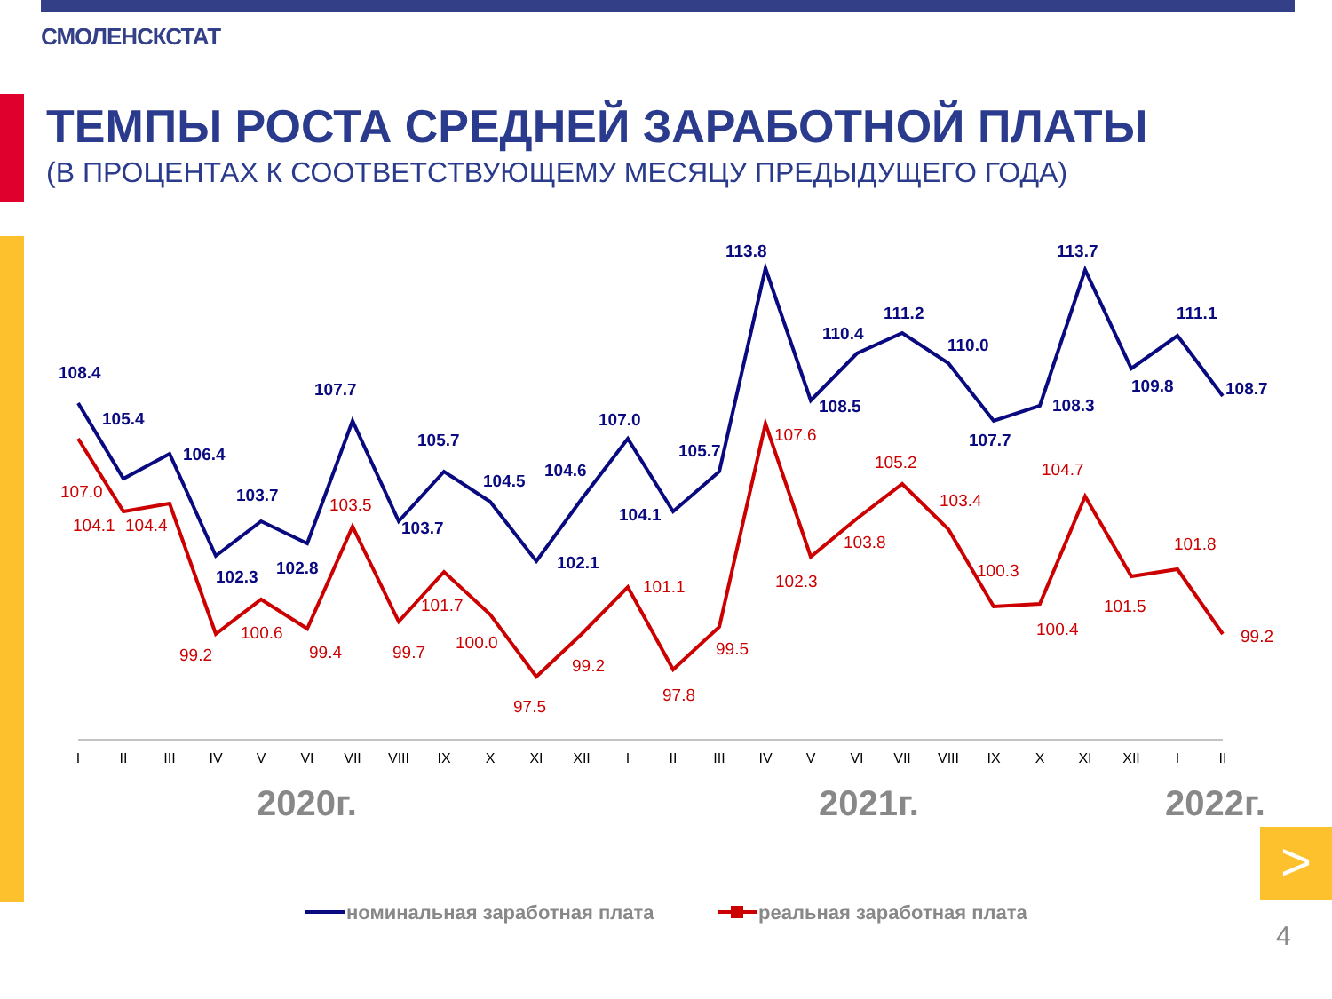СМОЛЕНСКСТАТ
ТЕМПЫ РОСТА СРЕДНЕЙ ЗАРАБОТНОЙ ПЛАТЫ
(В ПРОЦЕНТАХ К СООТВЕТСТВУЮЩЕМУ МЕСЯЦУ ПРЕДЫДУЩЕГО ГОДА)
108.4
105.4
106.4
102.3
103.7
102.8
107.7
103.7
105.7
104.5
102.1
104.6
107.0
104.1
105.7
113.8
108.5
110.4
111.2
110.0
107.7
108.3
113.7
109.8
111.1
108.7
107.0
104.1
104.4
99.2
100.6
99.4
103.5
99.7
101.7
100.0
97.5
99.2
101.1
97.8
99.5
107.6
102.3
103.8
105.2
103.4
100.3
100.4
104.7
101.5
101.8
99.2
I
II
III
IV
V
VI
VII
VIII
IX
X
XI
XII
I
II
III
IV
V
VI
VII
VIII
IX
X
XI
XII
I
II
2020г.
2021г.
2022г.
номинальная заработная плата
реальная заработная плата
>
4